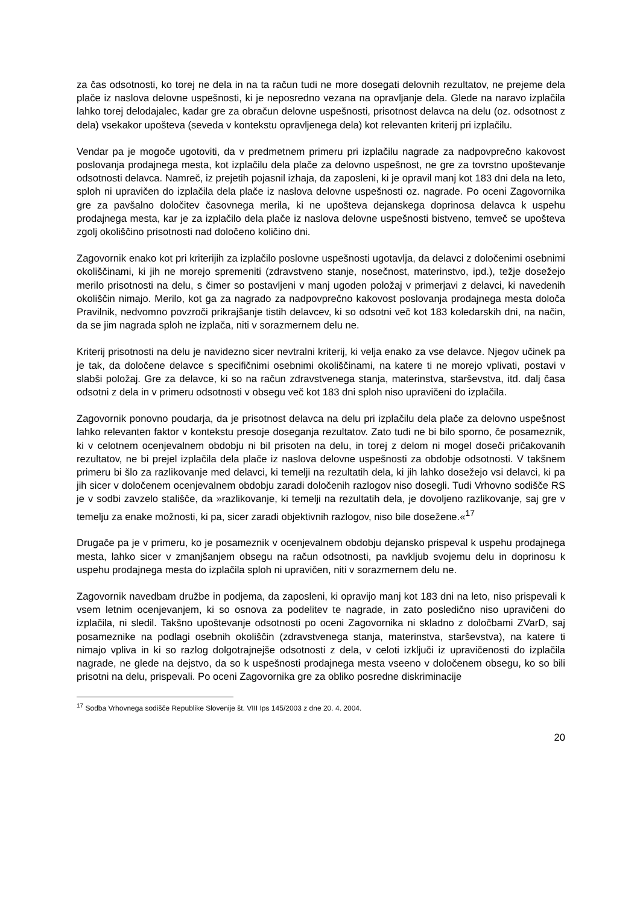za čas odsotnosti, ko torej ne dela in na ta račun tudi ne more dosegati delovnih rezultatov, ne prejeme dela plače iz naslova delovne uspešnosti, ki je neposredno vezana na opravljanje dela. Glede na naravo izplačila lahko torej delodajalec, kadar gre za obračun delovne uspešnosti, prisotnost delavca na delu (oz. odsotnost z dela) vsekakor upošteva (seveda v kontekstu opravljenega dela) kot relevanten kriterij pri izplačilu.
Vendar pa je mogoče ugotoviti, da v predmetnem primeru pri izplačilu nagrade za nadpovprečno kakovost poslovanja prodajnega mesta, kot izplačilu dela plače za delovno uspešnost, ne gre za tovrstno upoštevanje odsotnosti delavca. Namreč, iz prejetih pojasnil izhaja, da zaposleni, ki je opravil manj kot 183 dni dela na leto, sploh ni upravičen do izplačila dela plače iz naslova delovne uspešnosti oz. nagrade. Po oceni Zagovornika gre za pavšalno določitev časovnega merila, ki ne upošteva dejanskega doprinosa delavca k uspehu prodajnega mesta, kar je za izplačilo dela plače iz naslova delovne uspešnosti bistveno, temveč se upošteva zgolj okoliščino prisotnosti nad določeno količino dni.
Zagovornik enako kot pri kriterijih za izplačilo poslovne uspešnosti ugotavlja, da delavci z določenimi osebnimi okoliščinami, ki jih ne morejo spremeniti (zdravstveno stanje, nosečnost, materinstvo, ipd.), težje dosežejo merilo prisotnosti na delu, s čimer so postavljeni v manj ugoden položaj v primerjavi z delavci, ki navedenih okoliščin nimajo. Merilo, kot ga za nagrado za nadpovprečno kakovost poslovanja prodajnega mesta določa Pravilnik, nedvomno povzroči prikrajšanje tistih delavcev, ki so odsotni več kot 183 koledarskih dni, na način, da se jim nagrada sploh ne izplača, niti v sorazmernem delu ne.
Kriterij prisotnosti na delu je navidezno sicer nevtralni kriterij, ki velja enako za vse delavce. Njegov učinek pa je tak, da določene delavce s specifičnimi osebnimi okoliščinami, na katere ti ne morejo vplivati, postavi v slabši položaj. Gre za delavce, ki so na račun zdravstvenega stanja, materinstva, starševstva, itd. dalj časa odsotni z dela in v primeru odsotnosti v obsegu več kot 183 dni sploh niso upravičeni do izplačila.
Zagovornik ponovno poudarja, da je prisotnost delavca na delu pri izplačilu dela plače za delovno uspešnost lahko relevanten faktor v kontekstu presoje doseganja rezultatov. Zato tudi ne bi bilo sporno, če posameznik, ki v celotnem ocenjevalnem obdobju ni bil prisoten na delu, in torej z delom ni mogel doseči pričakovanih rezultatov, ne bi prejel izplačila dela plače iz naslova delovne uspešnosti za obdobje odsotnosti. V takšnem primeru bi šlo za razlikovanje med delavci, ki temelji na rezultatih dela, ki jih lahko dosežejo vsi delavci, ki pa jih sicer v določenem ocenjevalnem obdobju zaradi določenih razlogov niso dosegli. Tudi Vrhovno sodišče RS je v sodbi zavzelo stališče, da »razlikovanje, ki temelji na rezultatih dela, je dovoljeno razlikovanje, saj gre v temelju za enake možnosti, ki pa, sicer zaradi objektivnih razlogov, niso bile dosežene.«<sup>17</sup>
Drugače pa je v primeru, ko je posameznik v ocenjevalnem obdobju dejansko prispeval k uspehu prodajnega mesta, lahko sicer v zmanjšanjem obsegu na račun odsotnosti, pa navkljub svojemu delu in doprinosu k uspehu prodajnega mesta do izplačila sploh ni upravičen, niti v sorazmernem delu ne.
Zagovornik navedbam družbe in podjema, da zaposleni, ki opravijo manj kot 183 dni na leto, niso prispevali k vsem letnim ocenjevanjem, ki so osnova za podelitev te nagrade, in zato posledično niso upravičeni do izplačila, ni sledil. Takšno upoštevanje odsotnosti po oceni Zagovornika ni skladno z določbami ZVarD, saj posameznike na podlagi osebnih okoliščin (zdravstvenega stanja, materinstva, starševstva), na katere ti nimajo vpliva in ki so razlog dolgotrajnejše odsotnosti z dela, v celoti izključi iz upravičenosti do izplačila nagrade, ne glede na dejstvo, da so k uspešnosti prodajnega mesta vseeno v določenem obsegu, ko so bili prisotni na delu, prispevali. Po oceni Zagovornika gre za obliko posredne diskriminacije
<sup>17</sup> Sodba Vrhovnega sodišče Republike Slovenije št. VIII Ips 145/2003 z dne 20. 4. 2004.
20